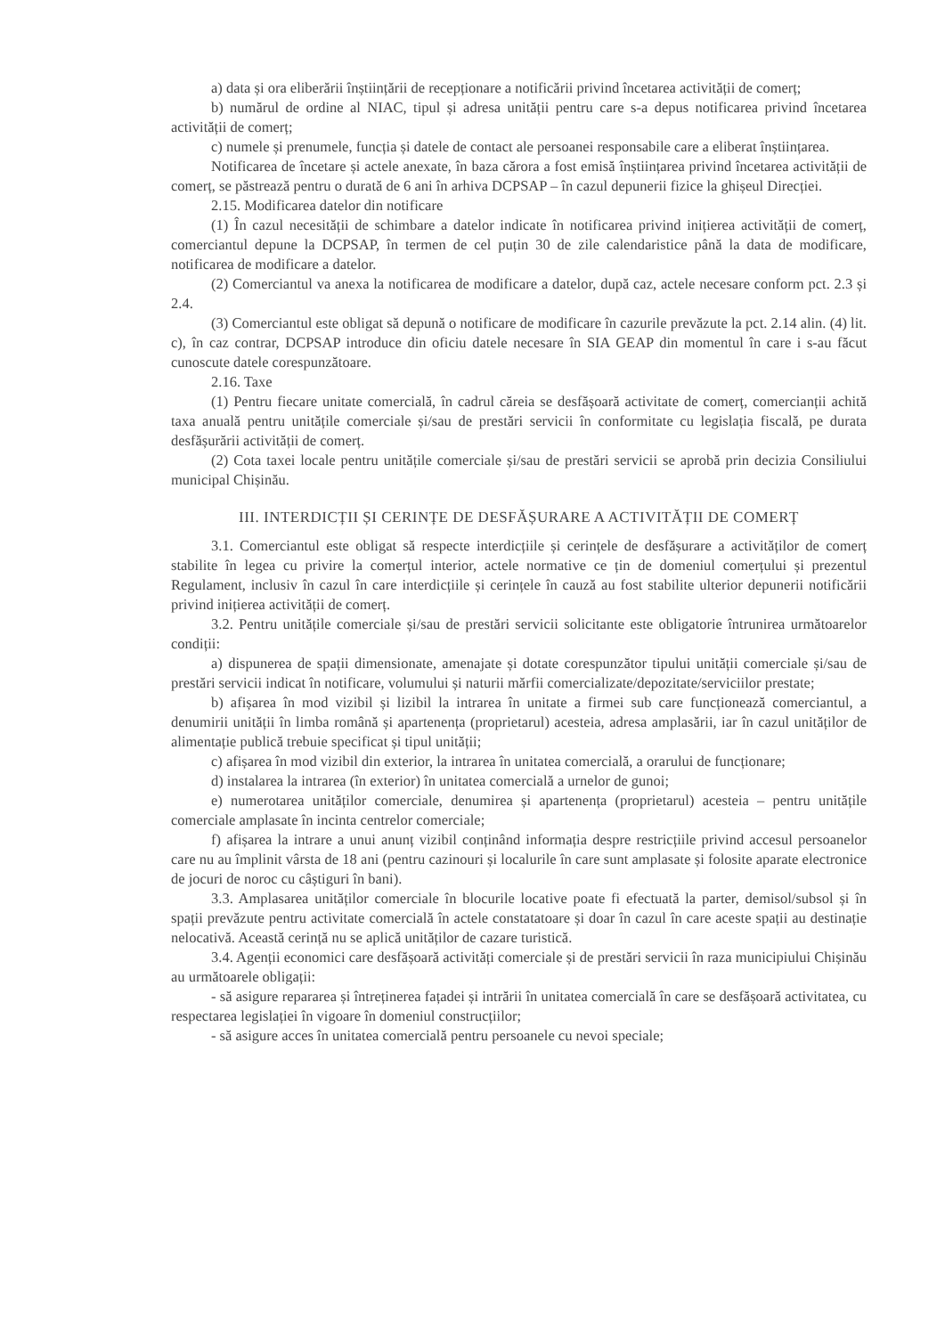a) data și ora eliberării înștiințării de recepționare a notificării privind încetarea activității de comerț;
b) numărul de ordine al NIAC, tipul și adresa unității pentru care s-a depus notificarea privind încetarea activității de comerț;
c) numele și prenumele, funcția și datele de contact ale persoanei responsabile care a eliberat înștiințarea.
Notificarea de încetare și actele anexate, în baza cărora a fost emisă înștiințarea privind încetarea activității de comerț, se păstrează pentru o durată de 6 ani în arhiva DCPSAP – în cazul depunerii fizice la ghișeul Direcției.
2.15. Modificarea datelor din notificare
(1) În cazul necesității de schimbare a datelor indicate în notificarea privind inițierea activității de comerț, comerciantul depune la DCPSAP, în termen de cel puțin 30 de zile calendaristice până la data de modificare, notificarea de modificare a datelor.
(2) Comerciantul va anexa la notificarea de modificare a datelor, după caz, actele necesare conform pct. 2.3 și 2.4.
(3) Comerciantul este obligat să depună o notificare de modificare în cazurile prevăzute la pct. 2.14 alin. (4) lit. c), în caz contrar, DCPSAP introduce din oficiu datele necesare în SIA GEAP din momentul în care i s-au făcut cunoscute datele corespunzătoare.
2.16. Taxe
(1) Pentru fiecare unitate comercială, în cadrul căreia se desfășoară activitate de comerț, comercianții achită taxa anuală pentru unitățile comerciale și/sau de prestări servicii în conformitate cu legislația fiscală, pe durata desfășurării activității de comerț.
(2) Cota taxei locale pentru unitățile comerciale și/sau de prestări servicii se aprobă prin decizia Consiliului municipal Chișinău.
III. INTERDICȚII ȘI CERINȚE DE DESFĂȘURARE A ACTIVITĂȚII DE COMERȚ
3.1. Comerciantul este obligat să respecte interdicțiile și cerințele de desfășurare a activităților de comerț stabilite în legea cu privire la comerțul interior, actele normative ce țin de domeniul comerțului și prezentul Regulament, inclusiv în cazul în care interdicțiile și cerințele în cauză au fost stabilite ulterior depunerii notificării privind inițierea activității de comerț.
3.2. Pentru unitățile comerciale și/sau de prestări servicii solicitante este obligatorie întrunirea următoarelor condiții:
a) dispunerea de spații dimensionate, amenajate și dotate corespunzător tipului unității comerciale și/sau de prestări servicii indicat în notificare, volumului și naturii mărfii comercializate/depozitate/serviciilor prestate;
b) afișarea în mod vizibil și lizibil la intrarea în unitate a firmei sub care funcționează comerciantul, a denumirii unității în limba română și apartenența (proprietarul) acesteia, adresa amplasării, iar în cazul unităților de alimentație publică trebuie specificat și tipul unității;
c) afișarea în mod vizibil din exterior, la intrarea în unitatea comercială, a orarului de funcționare;
d) instalarea la intrarea (în exterior) în unitatea comercială a urnelor de gunoi;
e) numerotarea unităților comerciale, denumirea și apartenența (proprietarul) acesteia – pentru unitățile comerciale amplasate în incinta centrelor comerciale;
f) afișarea la intrare a unui anunț vizibil conținând informația despre restricțiile privind accesul persoanelor care nu au împlinit vârsta de 18 ani (pentru cazinouri și localurile în care sunt amplasate și folosite aparate electronice de jocuri de noroc cu câștiguri în bani).
3.3. Amplasarea unităților comerciale în blocurile locative poate fi efectuată la parter, demisol/subsol și în spații prevăzute pentru activitate comercială în actele constatatoare și doar în cazul în care aceste spații au destinație nelocativă. Această cerință nu se aplică unităților de cazare turistică.
3.4. Agenții economici care desfășoară activități comerciale și de prestări servicii în raza municipiului Chișinău au următoarele obligații:
- să asigure repararea și întreținerea fațadei și intrării în unitatea comercială în care se desfășoară activitatea, cu respectarea legislației în vigoare în domeniul construcțiilor;
- să asigure acces în unitatea comercială pentru persoanele cu nevoi speciale;